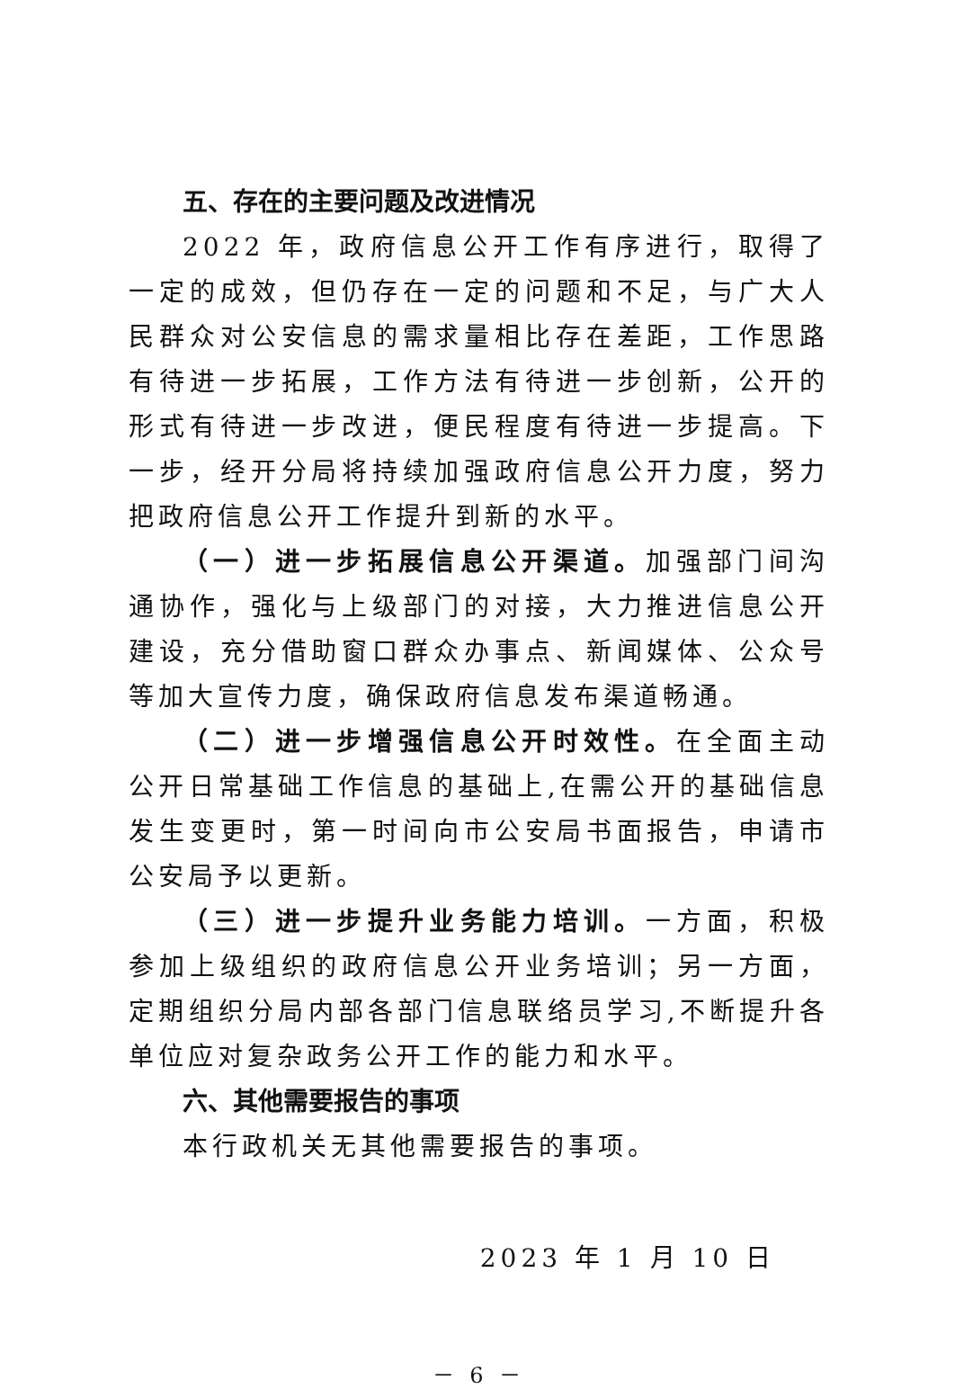五、存在的主要问题及改进情况
2022 年，政府信息公开工作有序进行，取得了一定的成效，但仍存在一定的问题和不足，与广大人民群众对公安信息的需求量相比存在差距，工作思路有待进一步拓展，工作方法有待进一步创新，公开的形式有待进一步改进，便民程度有待进一步提高。下一步，经开分局将持续加强政府信息公开力度，努力把政府信息公开工作提升到新的水平。
（一）进一步拓展信息公开渠道。加强部门间沟通协作，强化与上级部门的对接，大力推进信息公开建设，充分借助窗口群众办事点、新闻媒体、公众号等加大宣传力度，确保政府信息发布渠道畅通。
（二）进一步增强信息公开时效性。在全面主动公开日常基础工作信息的基础上,在需公开的基础信息发生变更时，第一时间向市公安局书面报告，申请市公安局予以更新。
（三）进一步提升业务能力培训。一方面，积极参加上级组织的政府信息公开业务培训；另一方面，定期组织分局内部各部门信息联络员学习,不断提升各单位应对复杂政务公开工作的能力和水平。
六、其他需要报告的事项
本行政机关无其他需要报告的事项。
2023 年 1 月 10 日
－ 6 －